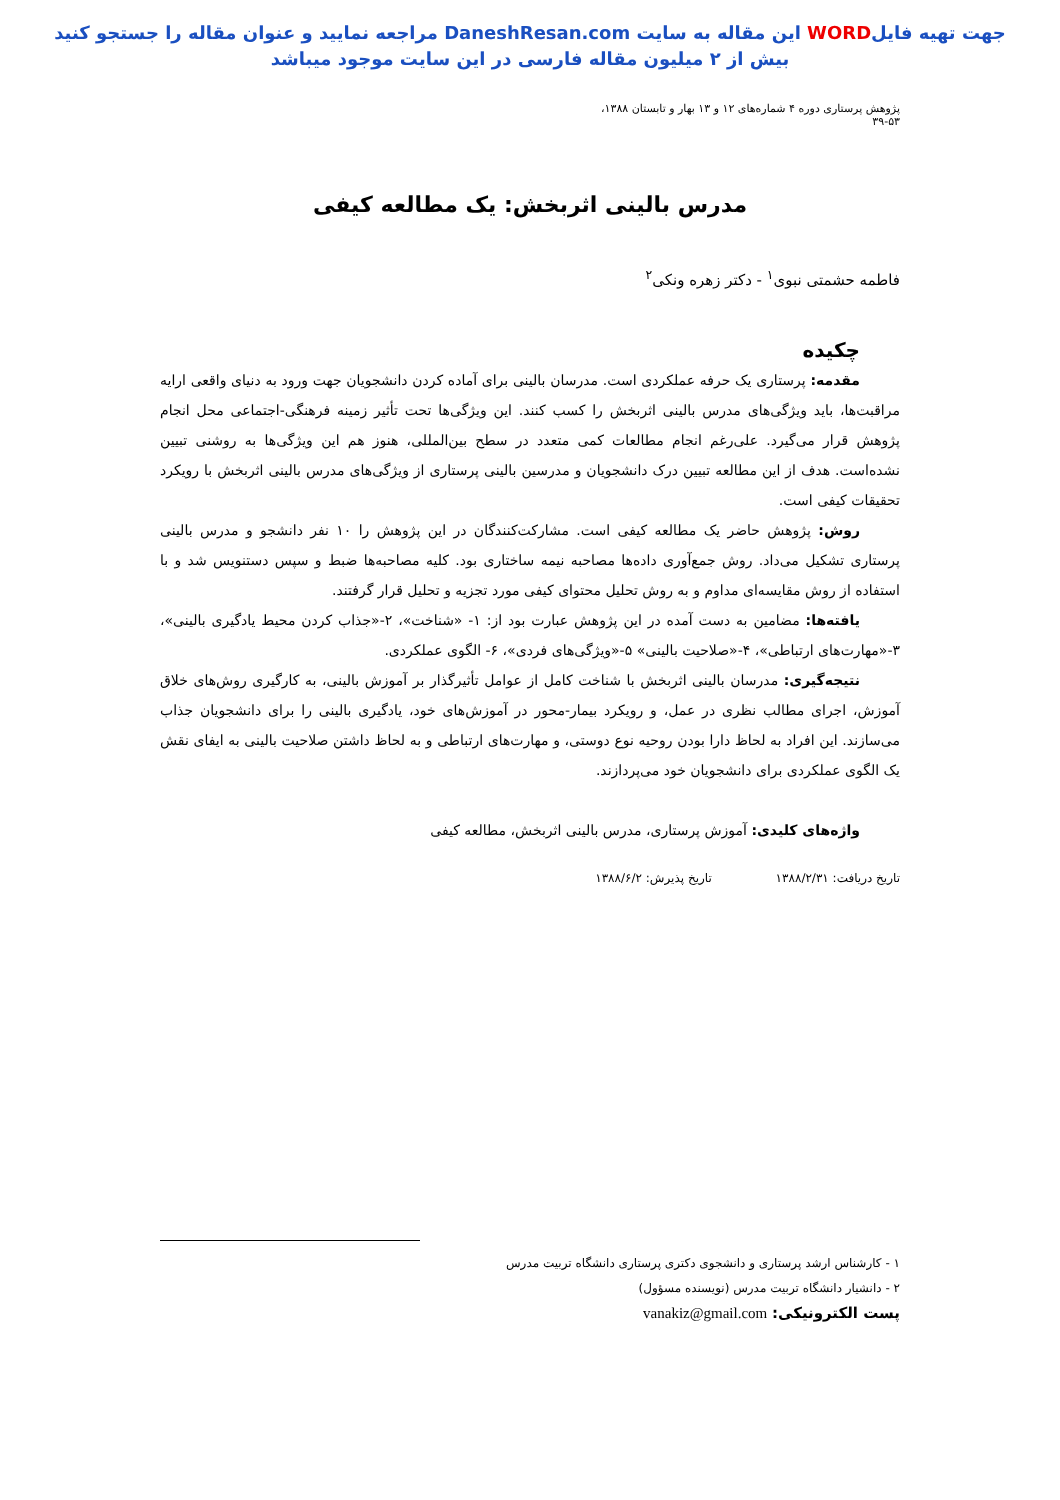جهت تهیه فایلWORD این مقاله به سایت DaneshResan.com مراجعه نمایید و عنوان مقاله را جستجو کنید
بیش از ۲ میلیون مقاله فارسی در این سایت موجود میباشد
پژوهش پرستاری دوره ۴ شماره‌های ۱۲ و ۱۳ بهار و تابستان ۱۳۸۸، ۵۳-۳۹
مدرس بالینی اثربخش: یک مطالعه کیفی
فاطمه حشمتی نبوی<sup>۱</sup> - دکتر زهره ونکی<sup>۲</sup>
چکیده
مقدمه: پرستاری یک حرفه عملکردی است. مدرسان بالینی برای آماده کردن دانشجویان جهت ورود به دنیای واقعی ارایه مراقبت‌ها، باید ویژگی‌های مدرس بالینی اثربخش را کسب کنند. این ویژگی‌ها تحت تأثیر زمینه فرهنگی-اجتماعی محل انجام پژوهش قرار می‌گیرد. علی‌رغم انجام مطالعات کمی متعدد در سطح بین‌المللی، هنوز هم این ویژگی‌ها به روشنی تبیین نشده‌است. هدف از این مطالعه تبیین درک دانشجویان و مدرسین بالینی پرستاری از ویژگی‌های مدرس بالینی اثربخش با رویکرد تحقیقات کیفی است.
روش: پژوهش حاضر یک مطالعه کیفی است. مشارکت‌کنندگان در این پژوهش را ۱۰ نفر دانشجو و مدرس بالینی پرستاری تشکیل می‌داد. روش جمع‌آوری داده‌ها مصاحبه نیمه ساختاری بود. کلیه مصاحبه‌ها ضبط و سپس دستنویس شد و با استفاده از روش مقایسه‌ای مداوم و به روش تحلیل محتوای کیفی مورد تجزیه و تحلیل قرار گرفتند.
یافته‌ها: مضامین به دست آمده در این پژوهش عبارت بود از: ۱- «شناخت»، ۲-«جذاب کردن محیط یادگیری بالینی»، ۳-«مهارت‌های ارتباطی»، ۴-«صلاحیت بالینی» ۵-«ویژگی‌های فردی»، ۶- الگوی عملکردی.
نتیجه‌گیری: مدرسان بالینی اثربخش با شناخت کامل از عوامل تأثیرگذار بر آموزش بالینی، به کارگیری روش‌های خلاق آموزش، اجرای مطالب نظری در عمل، و رویکرد بیمار-محور در آموزش‌های خود، یادگیری بالینی را برای دانشجویان جذاب می‌سازند. این افراد به لحاظ دارا بودن روحیه نوع دوستی، و مهارت‌های ارتباطی و به لحاظ داشتن صلاحیت بالینی به ایفای نقش یک الگوی عملکردی برای دانشجویان خود می‌پردازند.
واژه‌های کلیدی: آموزش پرستاری، مدرس بالینی اثربخش، مطالعه کیفی
تاریخ دریافت: ۱۳۸۸/۲/۳۱ تاریخ پذیرش: ۱۳۸۸/۶/۲
۱ - کارشناس ارشد پرستاری و دانشجوی دکتری پرستاری دانشگاه تربیت مدرس
۲ - دانشیار دانشگاه تربیت مدرس (نویسنده مسؤول)
پست الکترونیکی: vanakiz@gmail.com